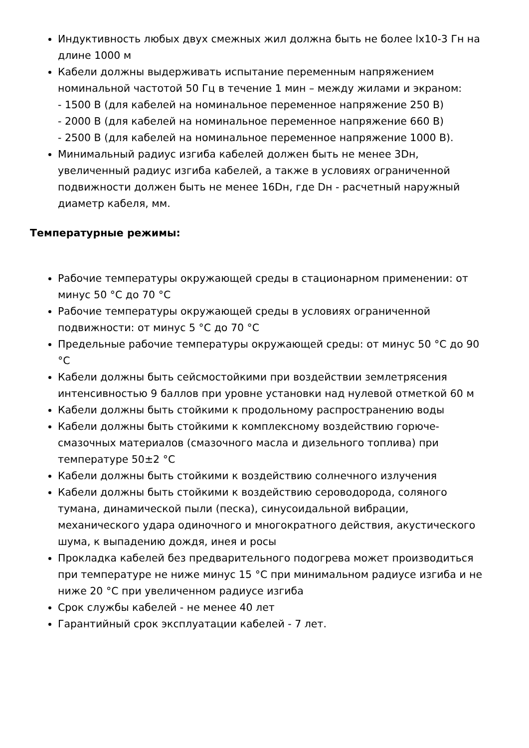Индуктивность любых двух смежных жил должна быть не более lx10-3 Гн на длине 1000 м
Кабели должны выдерживать испытание переменным напряжением номинальной частотой 50 Гц в течение 1 мин – между жилами и экраном:
- 1500 В (для кабелей на номинальное переменное напряжение 250 В)
- 2000 В (для кабелей на номинальное переменное напряжение 660 В)
- 2500 В (для кабелей на номинальное переменное напряжение 1000 В).
Минимальный радиус изгиба кабелей должен быть не менее 3Dн, увеличенный радиус изгиба кабелей, а также в условиях ограниченной подвижности должен быть не менее 16Dн, где Dн - расчетный наружный диаметр кабеля, мм.
Температурные режимы:
Рабочие температуры окружающей среды в стационарном применении: от минус 50 °С до 70 °С
Рабочие температуры окружающей среды в условиях ограниченной подвижности: от минус 5 °С до 70 °С
Предельные рабочие температуры окружающей среды: от минус 50 °С до 90 °С
Кабели должны быть сейсмостойкими при воздействии землетрясения интенсивностью 9 баллов при уровне установки над нулевой отметкой 60 м
Кабели должны быть стойкими к продольному распространению воды
Кабели должны быть стойкими к комплексному воздействию горюче-смазочных материалов (смазочного масла и дизельного топлива) при температуре 50±2 °С
Кабели должны быть стойкими к воздействию солнечного излучения
Кабели должны быть стойкими к воздействию сероводорода, соляного тумана, динамической пыли (песка), синусоидальной вибрации, механического удара одиночного и многократного действия, акустического шума, к выпадению дождя, инея и росы
Прокладка кабелей без предварительного подогрева может производиться при температуре не ниже минус 15 °С при минимальном радиусе изгиба и не ниже 20 °С при увеличенном радиусе изгиба
Срок службы кабелей - не менее 40 лет
Гарантийный срок эксплуатации кабелей - 7 лет.